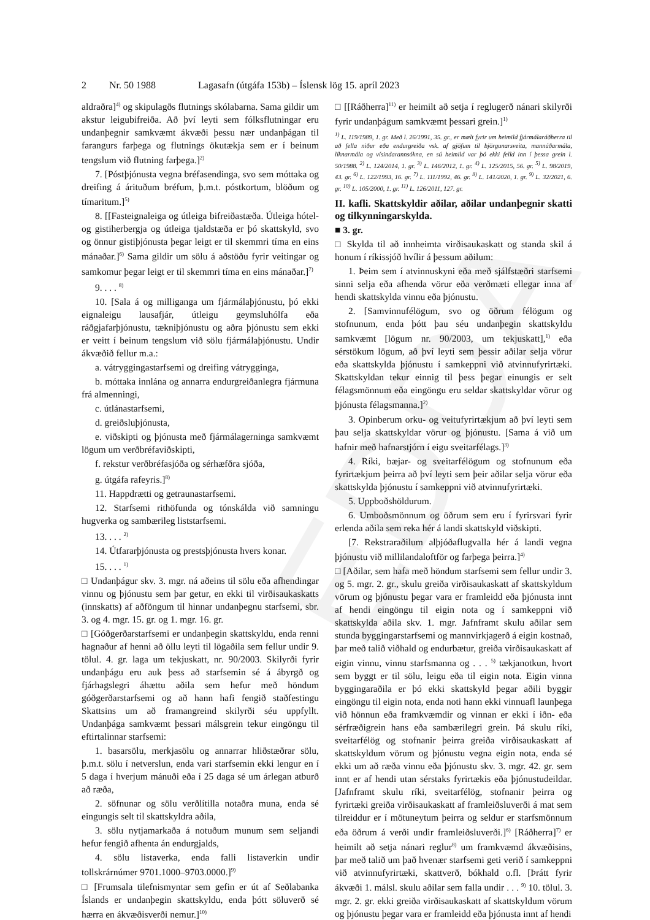EDDA
2 Nr. 50 1988 Lagasafn (útgáfa 153b) – Íslensk lög 15. apríl 2023
aldraðra]<sup>4)</sup> og skipulagðs flutnings skólabarna. Sama gildir um akstur leigubifreiða. Að því leyti sem fólksflutningar eru undanþegnir samkvæmt ákvæði þessu nær undanþágan til farangurs farþega og flutnings ökutækja sem er í beinum tengslum við flutning farþega.]<sup>2)</sup>
7. [Póstþjónusta vegna bréfasendinga, svo sem móttaka og dreifing á árituðum bréfum, þ.m.t. póstkortum, blöðum og tímaritum.]<sup>5)</sup>
8. [[Fasteignaleiga og útleiga bifreiðastæða. Útleiga hótel- og gistiherbergja og útleiga tjaldstæða er þó skattskyld, svo og önnur gistiþjónusta þegar leigt er til skemmri tíma en eins mánaðar.]<sup>6)</sup> Sama gildir um sölu á aðstöðu fyrir veitingar og samkomur þegar leigt er til skemmri tíma en eins mánaðar.]<sup>7)</sup>
9. . . . <sup>8)</sup>
10. [Sala á og milliganga um fjármálaþjónustu, þó ekki eignaleigu lausafjár, útleigu geymsluhólfa eða ráðgjafarþjónustu, tækniþjónustu og aðra þjónustu sem ekki er veitt í beinum tengslum við sölu fjármálaþjónustu. Undir ákvæðið fellur m.a.:
a. vátryggingastarfsemi og dreifing vátrygginga,
b. móttaka innlána og annarra endurgreiðanlegra fjármuna frá almenningi,
c. útlánastarfsemi,
d. greiðsluþjónusta,
e. viðskipti og þjónusta með fjármálagerninga samkvæmt lögum um verðbréfaviðskipti,
f. rekstur verðbréfasjóða og sérhæfðra sjóða,
g. útgáfa rafeyris.]<sup>8)</sup>
11. Happdrætti og getraunastarfsemi.
12. Starfsemi rithöfunda og tónskálda við samningu hugverka og sambærileg liststarfsemi.
13. . . . <sup>2)</sup>
14. Útfararþjónusta og prestsþjónusta hvers konar.
15. . . . <sup>1)</sup>
□ Undanþágur skv. 3. mgr. ná aðeins til sölu eða afhendingar vinnu og þjónustu sem þar getur, en ekki til virðisaukaskatts (innskatts) af aðföngum til hinnar undanþegnu starfsemi, sbr. 3. og 4. mgr. 15. gr. og 1. mgr. 16. gr.
□ [Góðgerðarstarfsemi er undanþegin skattskyldu, enda renni hagnaður af henni að öllu leyti til lögaðila sem fellur undir 9. tölul. 4. gr. laga um tekjuskatt, nr. 90/2003. Skilyrði fyrir undanþágu eru auk þess að starfsemin sé á ábyrgð og fjárhagslegri áhættu aðila sem hefur með höndum góðgerðarstarfsemi og að hann hafi fengið staðfestingu Skattsins um að framangreind skilyrði séu uppfyllt. Undanþága samkvæmt þessari málsgrein tekur eingöngu til eftirtalinnar starfsemi:
1. basarsölu, merkjasölu og annarrar hliðstæðrar sölu, þ.m.t. sölu í netverslun, enda vari starfsemin ekki lengur en í 5 daga í hverjum mánuði eða í 25 daga sé um árlegan atburð að ræða,
2. söfnunar og sölu verðlítilla notaðra muna, enda sé eingungis selt til skattskyldra aðila,
3. sölu nytjamarkaða á notuðum munum sem seljandi hefur fengið afhenta án endurgjalds,
4. sölu listaverka, enda falli listaverkin undir tollskrárnúmer 9701.1000–9703.0000.]<sup>9)</sup>
□ [Frumsala tilefnismyntar sem gefin er út af Seðlabanka Íslands er undanþegin skattskyldu, enda þótt söluverð sé hærra en ákvæðisverði nemur.]<sup>10)</sup>
□ [[Ráðherra]<sup>11)</sup> er heimilt að setja í reglugerð nánari skilyrði fyrir undanþágum samkvæmt þessari grein.]<sup>1)</sup>
<sup>1)</sup> L. 119/1989, 1. gr. Með l. 26/1991, 35. gr., er mælt fyrir um heimild fjármálaráðherra til að fella niður eða endurgreiða vsk. af gjöfum til björgunarsveita, mannúðarmála, líknarmála og vísindarannsókna, en sú heimild var þó ekki felld inn í þessa grein l. 50/1988. <sup>2)</sup> L. 124/2014, 1. gr. <sup>3)</sup> L. 146/2012, 1. gr. <sup>4)</sup> L. 125/2015, 56. gr. <sup>5)</sup> L. 98/2019, 43. gr. <sup>6)</sup> L. 122/1993, 16. gr. <sup>7)</sup> L. 111/1992, 46. gr. <sup>8)</sup> L. 141/2020, 1. gr. <sup>9)</sup> L. 32/2021, 6. gr. <sup>10)</sup> L. 105/2000, 1. gr. <sup>11)</sup> L. 126/2011, 127. gr.
II. kafli. Skattskyldir aðilar, aðilar undanþegnir skatti og tilkynningarskylda.
■ 3. gr.
□ Skylda til að innheimta virðisaukaskatt og standa skil á honum í ríkissjóð hvílir á þessum aðilum:
1. Þeim sem í atvinnuskyni eða með sjálfstæðri starfsemi sinni selja eða afhenda vörur eða verðmæti ellegar inna af hendi skattskylda vinnu eða þjónustu.
2. [Samvinnufélögum, svo og öðrum félögum og stofnunum, enda þótt þau séu undanþegin skattskyldu samkvæmt [lögum nr. 90/2003, um tekjuskatt],<sup>1)</sup> eða sérstökum lögum, að því leyti sem þessir aðilar selja vörur eða skattskylda þjónustu í samkeppni við atvinnufyrirtæki. Skattskyldan tekur einnig til þess þegar einungis er selt félagsmönnum eða eingöngu eru seldar skattskyldar vörur og þjónusta félagsmanna.]<sup>2)</sup>
3. Opinberum orku- og veitufyrirtækjum að því leyti sem þau selja skattskyldar vörur og þjónustu. [Sama á við um hafnir með hafnarstjórn í eigu sveitarfélags.]<sup>3)</sup>
4. Ríki, bæjar- og sveitarfélögum og stofnunum eða fyrirtækjum þeirra að því leyti sem þeir aðilar selja vörur eða skattskylda þjónustu í samkeppni við atvinnufyrirtæki.
5. Uppboðshöldurum.
6. Umboðsmönnum og öðrum sem eru í fyrirsvari fyrir erlenda aðila sem reka hér á landi skattskyld viðskipti.
[7. Rekstraraðilum alþjóðaflugvalla hér á landi vegna þjónustu við millilandaloftför og farþega þeirra.]<sup>4)</sup>
□ [Aðilar, sem hafa með höndum starfsemi sem fellur undir 3. og 5. mgr. 2. gr., skulu greiða virðisaukaskatt af skattskyldum vörum og þjónustu þegar vara er framleidd eða þjónusta innt af hendi eingöngu til eigin nota og í samkeppni við skattskylda aðila skv. 1. mgr. Jafnframt skulu aðilar sem stunda byggingarstarfsemi og mannvirkjagerð á eigin kostnað, þar með talið viðhald og endurbætur, greiða virðisaukaskatt af eigin vinnu, vinnu starfsmanna og . . . <sup>5)</sup> tækjanotkun, hvort sem byggt er til sölu, leigu eða til eigin nota. Eigin vinna byggingaraðila er þó ekki skattskyld þegar aðili byggir eingöngu til eigin nota, enda noti hann ekki vinnuafl launþega við hönnun eða framkvæmdir og vinnan er ekki í iðn- eða sérfræðigrein hans eða sambærilegri grein. Þá skulu ríki, sveitarfélög og stofnanir þeirra greiða virðisaukaskatt af skattskyldum vörum og þjónustu vegna eigin nota, enda sé ekki um að ræða vinnu eða þjónustu skv. 3. mgr. 42. gr. sem innt er af hendi utan sérstaks fyrirtækis eða þjónustudeildar. [Jafnframt skulu ríki, sveitarfélög, stofnanir þeirra og fyrirtæki greiða virðisaukaskatt af framleiðsluverði á mat sem tilreiddur er í mötuneytum þeirra og seldur er starfsmönnum eða öðrum á verði undir framleiðsluverði.]<sup>6)</sup> [Ráðherra]<sup>7)</sup> er heimilt að setja nánari reglur<sup>8)</sup> um framkvæmd ákvæðisins, þar með talið um það hvenær starfsemi geti verið í samkeppni við atvinnufyrirtæki, skattverð, bókhald o.fl. [Þrátt fyrir ákvæði 1. málsl. skulu aðilar sem falla undir . . . <sup>9)</sup> 10. tölul. 3. mgr. 2. gr. ekki greiða virðisaukaskatt af skattskyldum vörum og þjónustu þegar vara er framleidd eða þjónusta innt af hendi